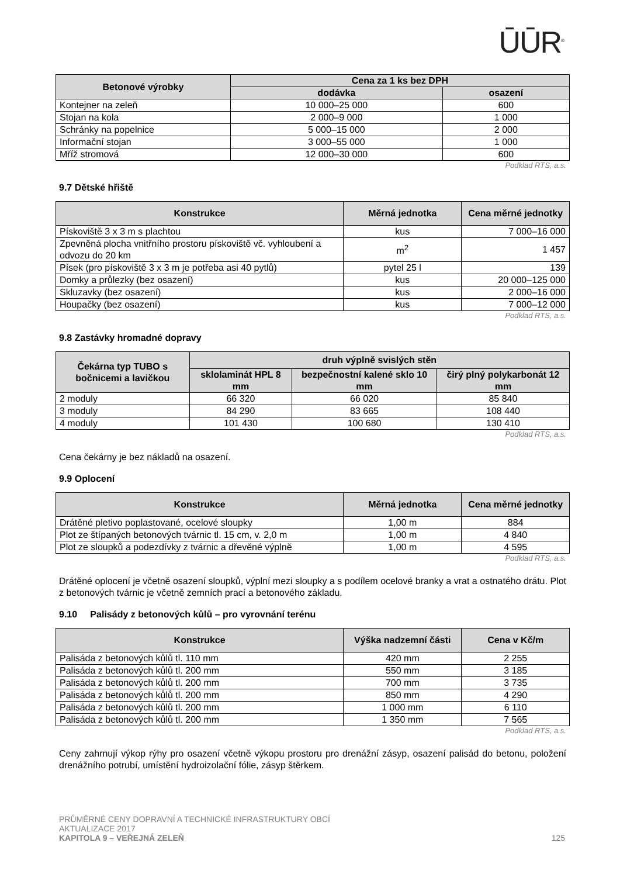ŪŪR<sup>®</sup>
| Betonové výrobky | Cena za 1 ks bez DPH | |
| --- | --- | --- |
| | dodávka | osazení |
| Kontejner na zeleň | 10 000–25 000 | 600 |
| Stojan na kola | 2 000–9 000 | 1 000 |
| Schránky na popelnice | 5 000–15 000 | 2 000 |
| Informační stojan | 3 000–55 000 | 1 000 |
| Mříž stromová | 12 000–30 000 | 600 |
Podklad RTS, a.s.
9.7 Dětské hřiště
| Konstrukce | Měrná jednotka | Cena měrné jednotky |
| --- | --- | --- |
| Pískoviště 3 x 3 m s plachtou | kus | 7 000–16 000 |
| Zpevněná plocha vnitřního prostoru pískoviště vč. vyhloubení a odvozu do 20 km | m<sup>2</sup> | 1 457 |
| Písek (pro pískoviště 3 x 3 m je potřeba asi 40 pytlů) | pytel 25 l | 139 |
| Domky a průlezky (bez osazení) | kus | 20 000–125 000 |
| Skluzavky (bez osazení) | kus | 2 000–16 000 |
| Houpačky (bez osazení) | kus | 7 000–12 000 |
Podklad RTS, a.s.
9.8 Zastávky hromadné dopravy
| Čekárna typ TUBO s bočnicemi a lavičkou | druh výplně svislých stěn | | |
| --- | --- | --- | --- |
| | sklolaminát HPL 8 mm | bezpečnostní kalené sklo 10 mm | čirý plný polykarbonát 12 mm |
| 2 moduly | 66 320 | 66 020 | 85 840 |
| 3 moduly | 84 290 | 83 665 | 108 440 |
| 4 moduly | 101 430 | 100 680 | 130 410 |
Podklad RTS, a.s.
Cena čekárny je bez nákladů na osazení.
9.9 Oplocení
| Konstrukce | Měrná jednotka | Cena měrné jednotky |
| --- | --- | --- |
| Drátěné pletivo poplastované, ocelové sloupky | 1,00 m | 884 |
| Plot ze štípaných betonových tvárnic tl. 15 cm, v. 2,0 m | 1,00 m | 4 840 |
| Plot ze sloupků a podezdívky z tvárnic a dřevěné výplně | 1,00 m | 4 595 |
Podklad RTS, a.s.
Drátěné oplocení je včetně osazení sloupků, výplní mezi sloupky a s podílem ocelové branky a vrat a ostnatého drátu. Plot z betonových tvárnic je včetně zemních prací a betonového základu.
9.10 Palisády z betonových kůlů – pro vyrovnání terénu
| Konstrukce | Výška nadzemní části | Cena v Kč/m |
| --- | --- | --- |
| Palisáda z betonových kůlů tl. 110 mm | 420 mm | 2 255 |
| Palisáda z betonových kůlů tl. 200 mm | 550 mm | 3 185 |
| Palisáda z betonových kůlů tl. 200 mm | 700 mm | 3 735 |
| Palisáda z betonových kůlů tl. 200 mm | 850 mm | 4 290 |
| Palisáda z betonových kůlů tl. 200 mm | 1 000 mm | 6 110 |
| Palisáda z betonových kůlů tl. 200 mm | 1 350 mm | 7 565 |
Podklad RTS, a.s.
Ceny zahrnují výkop rýhy pro osazení včetně výkopu prostoru pro drenážní zásyp, osazení palisád do betonu, položení drenážního potrubí, umístění hydroizolační fólie, zásyp štěrkem.
PRŮMĚRNÉ CENY DOPRAVNÍ A TECHNICKÉ INFRASTRUKTURY OBCÍ
AKTUALIZACE 2017
KAPITOLA 9 – VEŘEJNÁ ZELEŇ 125